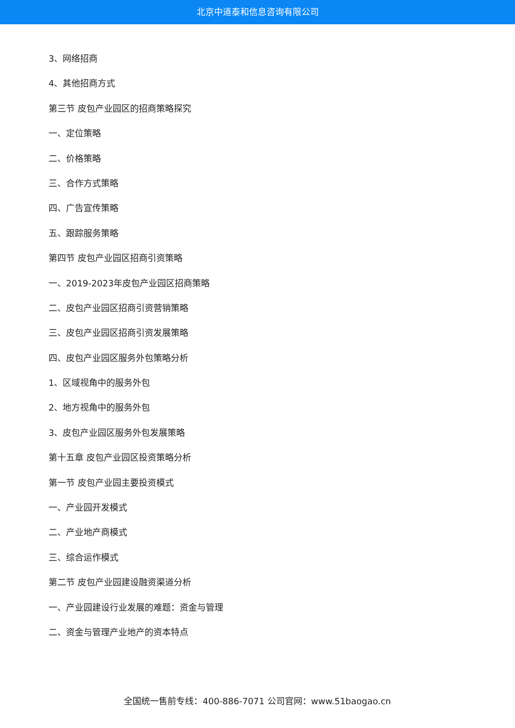北京中道泰和信息咨询有限公司
3、网络招商
4、其他招商方式
第三节 皮包产业园区的招商策略探究
一、定位策略
二、价格策略
三、合作方式策略
四、广告宣传策略
五、跟踪服务策略
第四节 皮包产业园区招商引资策略
一、2019-2023年皮包产业园区招商策略
二、皮包产业园区招商引资营销策略
三、皮包产业园区招商引资发展策略
四、皮包产业园区服务外包策略分析
1、区域视角中的服务外包
2、地方视角中的服务外包
3、皮包产业园区服务外包发展策略
第十五章 皮包产业园区投资策略分析
第一节 皮包产业园主要投资模式
一、产业园开发模式
二、产业地产商模式
三、综合运作模式
第二节 皮包产业园建设融资渠道分析
一、产业园建设行业发展的难题：资金与管理
二、资金与管理产业地产的资本特点
全国统一售前专线：400-886-7071 公司官网：www.51baogao.cn